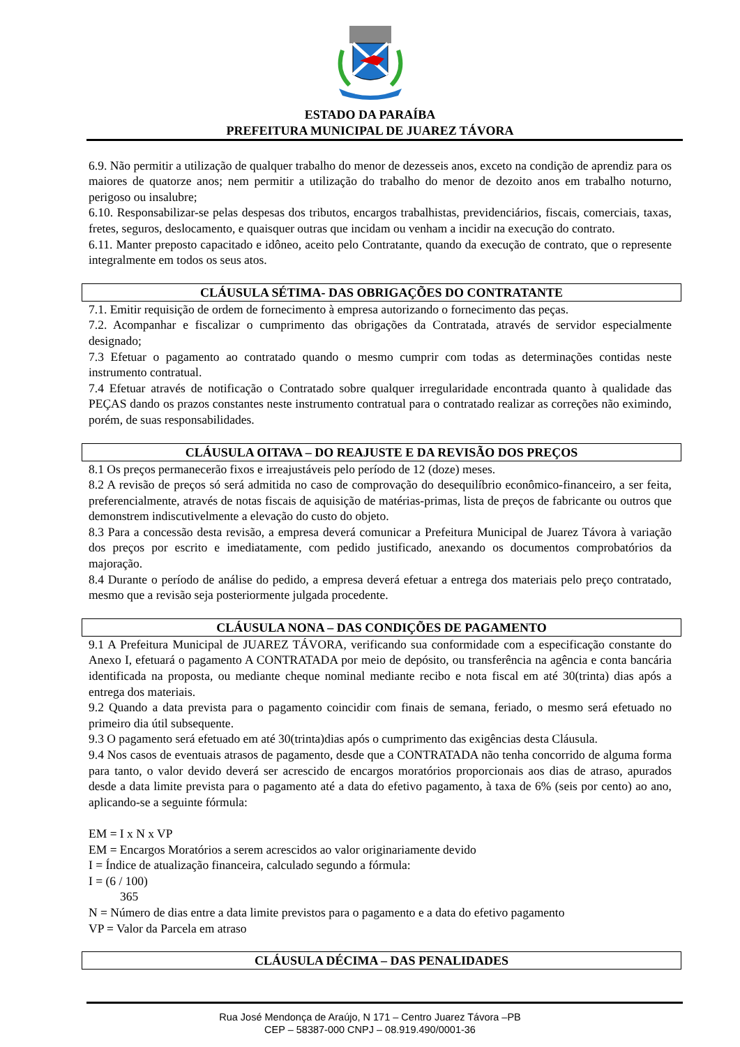ESTADO DA PARAÍBA
PREFEITURA MUNICIPAL DE JUAREZ TÁVORA
6.9. Não permitir a utilização de qualquer trabalho do menor de dezesseis anos, exceto na condição de aprendiz para os maiores de quatorze anos; nem permitir a utilização do trabalho do menor de dezoito anos em trabalho noturno, perigoso ou insalubre;
6.10. Responsabilizar-se pelas despesas dos tributos, encargos trabalhistas, previdenciários, fiscais, comerciais, taxas, fretes, seguros, deslocamento, e quaisquer outras que incidam ou venham a incidir na execução do contrato.
6.11. Manter preposto capacitado e idôneo, aceito pelo Contratante, quando da execução de contrato, que o represente integralmente em todos os seus atos.
CLÁUSULA SÉTIMA- DAS OBRIGAÇÕES DO CONTRATANTE
7.1. Emitir requisição de ordem de fornecimento à empresa autorizando o fornecimento das peças.
7.2. Acompanhar e fiscalizar o cumprimento das obrigações da Contratada, através de servidor especialmente designado;
7.3 Efetuar o pagamento ao contratado quando o mesmo cumprir com todas as determinações contidas neste instrumento contratual.
7.4 Efetuar através de notificação o Contratado sobre qualquer irregularidade encontrada quanto à qualidade das PEÇAS dando os prazos constantes neste instrumento contratual para o contratado realizar as correções não eximindo, porém, de suas responsabilidades.
CLÁUSULA OITAVA – DO REAJUSTE E DA REVISÃO DOS PREÇOS
8.1 Os preços permanecerão fixos e irreajustáveis pelo período de 12 (doze) meses.
8.2 A revisão de preços só será admitida no caso de comprovação do desequilíbrio econômico-financeiro, a ser feita, preferencialmente, através de notas fiscais de aquisição de matérias-primas, lista de preços de fabricante ou outros que demonstrem indiscutivelmente a elevação do custo do objeto.
8.3 Para a concessão desta revisão, a empresa deverá comunicar a Prefeitura Municipal de Juarez Távora à variação dos preços por escrito e imediatamente, com pedido justificado, anexando os documentos comprobatórios da majoração.
8.4 Durante o período de análise do pedido, a empresa deverá efetuar a entrega dos materiais pelo preço contratado, mesmo que a revisão seja posteriormente julgada procedente.
CLÁUSULA NONA – DAS CONDIÇÕES DE PAGAMENTO
9.1 A Prefeitura Municipal de JUAREZ TÁVORA, verificando sua conformidade com a especificação constante do Anexo I, efetuará o pagamento A CONTRATADA por meio de depósito, ou transferência na agência e conta bancária identificada na proposta, ou mediante cheque nominal mediante recibo e nota fiscal em até 30(trinta) dias após a entrega dos materiais.
9.2 Quando a data prevista para o pagamento coincidir com finais de semana, feriado, o mesmo será efetuado no primeiro dia útil subsequente.
9.3 O pagamento será efetuado em até 30(trinta)dias após o cumprimento das exigências desta Cláusula.
9.4 Nos casos de eventuais atrasos de pagamento, desde que a CONTRATADA não tenha concorrido de alguma forma para tanto, o valor devido deverá ser acrescido de encargos moratórios proporcionais aos dias de atraso, apurados desde a data limite prevista para o pagamento até a data do efetivo pagamento, à taxa de 6% (seis por cento) ao ano, aplicando-se a seguinte fórmula:
EM = I x N x VP
EM = Encargos Moratórios a serem acrescidos ao valor originariamente devido
I = Índice de atualização financeira, calculado segundo a fórmula:
I = (6 / 100)
365
N = Número de dias entre a data limite previstos para o pagamento e a data do efetivo pagamento
VP = Valor da Parcela em atraso
CLÁUSULA DÉCIMA – DAS PENALIDADES
Rua José Mendonça de Araújo, N 171 – Centro Juarez Távora –PB
CEP – 58387-000 CNPJ – 08.919.490/0001-36